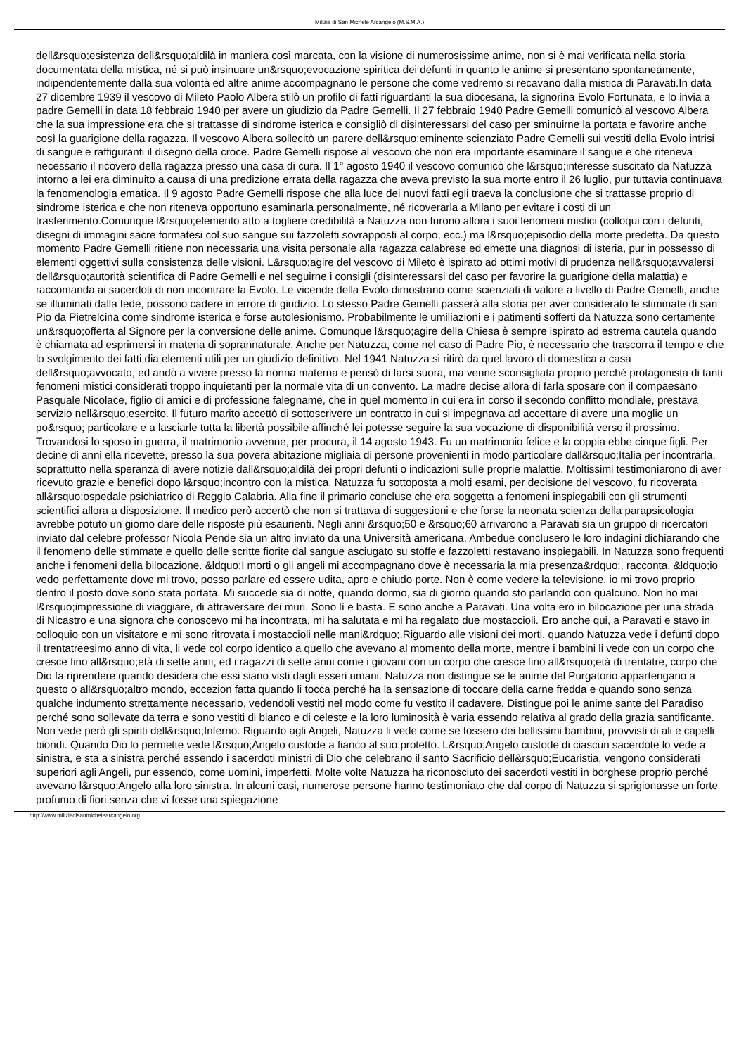Milizia di San Michele Arcangelo (M.S.M.A.)
dell&rsquo;esistenza dell&rsquo;aldilà in maniera così marcata, con la visione di numerosissime anime, non si è mai verificata nella storia documentata della mistica, né si può insinuare un&rsquo;evocazione spiritica dei defunti in quanto le anime si presentano spontaneamente, indipendentemente dalla sua volontà ed altre anime accompagnano le persone che come vedremo si recavano dalla mistica di Paravati.In data 27 dicembre 1939 il vescovo di Mileto Paolo Albera stilò un profilo di fatti riguardanti la sua diocesana, la signorina Evolo Fortunata, e lo invia a padre Gemelli in data 18 febbraio 1940 per avere un giudizio da Padre Gemelli. Il 27 febbraio 1940 Padre Gemelli comunicò al vescovo Albera che la sua impressione era che si trattasse di sindrome isterica e consigliò di disinteressarsi del caso per sminuirne la portata e favorire anche così la guarigione della ragazza. Il vescovo Albera sollecitò un parere dell&rsquo;eminente scienziato Padre Gemelli sui vestiti della Evolo intrisi di sangue e raffiguranti il disegno della croce. Padre Gemelli rispose al vescovo che non era importante esaminare il sangue e che riteneva necessario il ricovero della ragazza presso una casa di cura. Il 1° agosto 1940 il vescovo comunicò che l&rsquo;interesse suscitato da Natuzza intorno a lei era diminuito a causa di una predizione errata della ragazza che aveva previsto la sua morte entro il 26 luglio, pur tuttavia continuava la fenomenologia ematica. Il 9 agosto Padre Gemelli rispose che alla luce dei nuovi fatti egli traeva la conclusione che si trattasse proprio di sindrome isterica e che non riteneva opportuno esaminarla personalmente, né ricoverarla a Milano per evitare i costi di un trasferimento.Comunque l&rsquo;elemento atto a togliere credibilità a Natuzza non furono allora i suoi fenomeni mistici (colloqui con i defunti, disegni di immagini sacre formatesi col suo sangue sui fazzoletti sovrapposti al corpo, ecc.) ma l&rsquo;episodio della morte predetta. Da questo momento Padre Gemelli ritiene non necessaria una visita personale alla ragazza calabrese ed emette una diagnosi di isteria, pur in possesso di elementi oggettivi sulla consistenza delle visioni. L&rsquo;agire del vescovo di Mileto è ispirato ad ottimi motivi di prudenza nell&rsquo;avvalersi dell&rsquo;autorità scientifica di Padre Gemelli e nel seguirne i consigli (disinteressarsi del caso per favorire la guarigione della malattia) e raccomanda ai sacerdoti di non incontrare la Evolo. Le vicende della Evolo dimostrano come scienziati di valore a livello di Padre Gemelli, anche se illuminati dalla fede, possono cadere in errore di giudizio. Lo stesso Padre Gemelli passerà alla storia per aver considerato le stimmate di san Pio da Pietrelcina come sindrome isterica e forse autolesionismo. Probabilmente le umiliazioni e i patimenti sofferti da Natuzza sono certamente un&rsquo;offerta al Signore per la conversione delle anime. Comunque l&rsquo;agire della Chiesa è sempre ispirato ad estrema cautela quando è chiamata ad esprimersi in materia di soprannaturale. Anche per Natuzza, come nel caso di Padre Pio, è necessario che trascorra il tempo e che lo svolgimento dei fatti dia elementi utili per un giudizio definitivo. Nel 1941 Natuzza si ritirò da quel lavoro di domestica a casa dell&rsquo;avvocato, ed andò a vivere presso la nonna materna e pensò di farsi suora, ma venne sconsigliata proprio perché protagonista di tanti fenomeni mistici considerati troppo inquietanti per la normale vita di un convento. La madre decise allora di farla sposare con il compaesano Pasquale Nicolace, figlio di amici e di professione falegname, che in quel momento in cui era in corso il secondo conflitto mondiale, prestava servizio nell&rsquo;esercito. Il futuro marito accettò di sottoscrivere un contratto in cui si impegnava ad accettare di avere una moglie un po&rsquo; particolare e a lasciarle tutta la libertà possibile affinché lei potesse seguire la sua vocazione di disponibilità verso il prossimo. Trovandosi lo sposo in guerra, il matrimonio avvenne, per procura, il 14 agosto 1943. Fu un matrimonio felice e la coppia ebbe cinque figli. Per decine di anni ella ricevette, presso la sua povera abitazione migliaia di persone provenienti in modo particolare dall&rsquo;Italia per incontrarla, soprattutto nella speranza di avere notizie dall&rsquo;aldilà dei propri defunti o indicazioni sulle proprie malattie. Moltissimi testimoniarono di aver ricevuto grazie e benefici dopo l&rsquo;incontro con la mistica. Natuzza fu sottoposta a molti esami, per decisione del vescovo, fu ricoverata all&rsquo;ospedale psichiatrico di Reggio Calabria. Alla fine il primario concluse che era soggetta a fenomeni inspiegabili con gli strumenti scientifici allora a disposizione. Il medico però accertò che non si trattava di suggestioni e che forse la neonata scienza della parapsicologia avrebbe potuto un giorno dare delle risposte più esaurienti. Negli anni &rsquo;50 e &rsquo;60 arrivarono a Paravati sia un gruppo di ricercatori inviato dal celebre professor Nicola Pende sia un altro inviato da una Università americana. Ambedue conclusero le loro indagini dichiarando che il fenomeno delle stimmate e quello delle scritte fiorite dal sangue asciugato su stoffe e fazzoletti restavano inspiegabili. In Natuzza sono frequenti anche i fenomeni della bilocazione. &ldquo;I morti o gli angeli mi accompagnano dove è necessaria la mia presenza&rdquo;, racconta, &ldquo;io vedo perfettamente dove mi trovo, posso parlare ed essere udita, apro e chiudo porte. Non è come vedere la televisione, io mi trovo proprio dentro il posto dove sono stata portata. Mi succede sia di notte, quando dormo, sia di giorno quando sto parlando con qualcuno. Non ho mai l&rsquo;impressione di viaggiare, di attraversare dei muri. Sono lì e basta. E sono anche a Paravati. Una volta ero in bilocazione per una strada di Nicastro e una signora che conoscevo mi ha incontrata, mi ha salutata e mi ha regalato due mostaccioli. Ero anche qui, a Paravati e stavo in colloquio con un visitatore e mi sono ritrovata i mostaccioli nelle mani&rdquo;.Riguardo alle visioni dei morti, quando Natuzza vede i defunti dopo il trentatreesimo anno di vita, li vede col corpo identico a quello che avevano al momento della morte, mentre i bambini li vede con un corpo che cresce fino all&rsquo;età di sette anni, ed i ragazzi di sette anni come i giovani con un corpo che cresce fino all&rsquo;età di trentatre, corpo che Dio fa riprendere quando desidera che essi siano visti dagli esseri umani. Natuzza non distingue se le anime del Purgatorio appartengano a questo o all&rsquo;altro mondo, eccezion fatta quando li tocca perché ha la sensazione di toccare della carne fredda e quando sono senza qualche indumento strettamente necessario, vedendoli vestiti nel modo come fu vestito il cadavere. Distingue poi le anime sante del Paradiso perché sono sollevate da terra e sono vestiti di bianco e di celeste e la loro luminosità è varia essendo relativa al grado della grazia santificante. Non vede però gli spiriti dell&rsquo;Inferno. Riguardo agli Angeli, Natuzza li vede come se fossero dei bellissimi bambini, provvisti di ali e capelli biondi. Quando Dio lo permette vede l&rsquo;Angelo custode a fianco al suo protetto. L&rsquo;Angelo custode di ciascun sacerdote lo vede a sinistra, e sta a sinistra perché essendo i sacerdoti ministri di Dio che celebrano il santo Sacrificio dell&rsquo;Eucaristia, vengono considerati superiori agli Angeli, pur essendo, come uomini, imperfetti. Molte volte Natuzza ha riconosciuto dei sacerdoti vestiti in borghese proprio perché avevano l&rsquo;Angelo alla loro sinistra. In alcuni casi, numerose persone hanno testimoniato che dal corpo di Natuzza si sprigionasse un forte profumo di fiori senza che vi fosse una spiegazione
http://www.miliziadisanmichelearcangelo.org